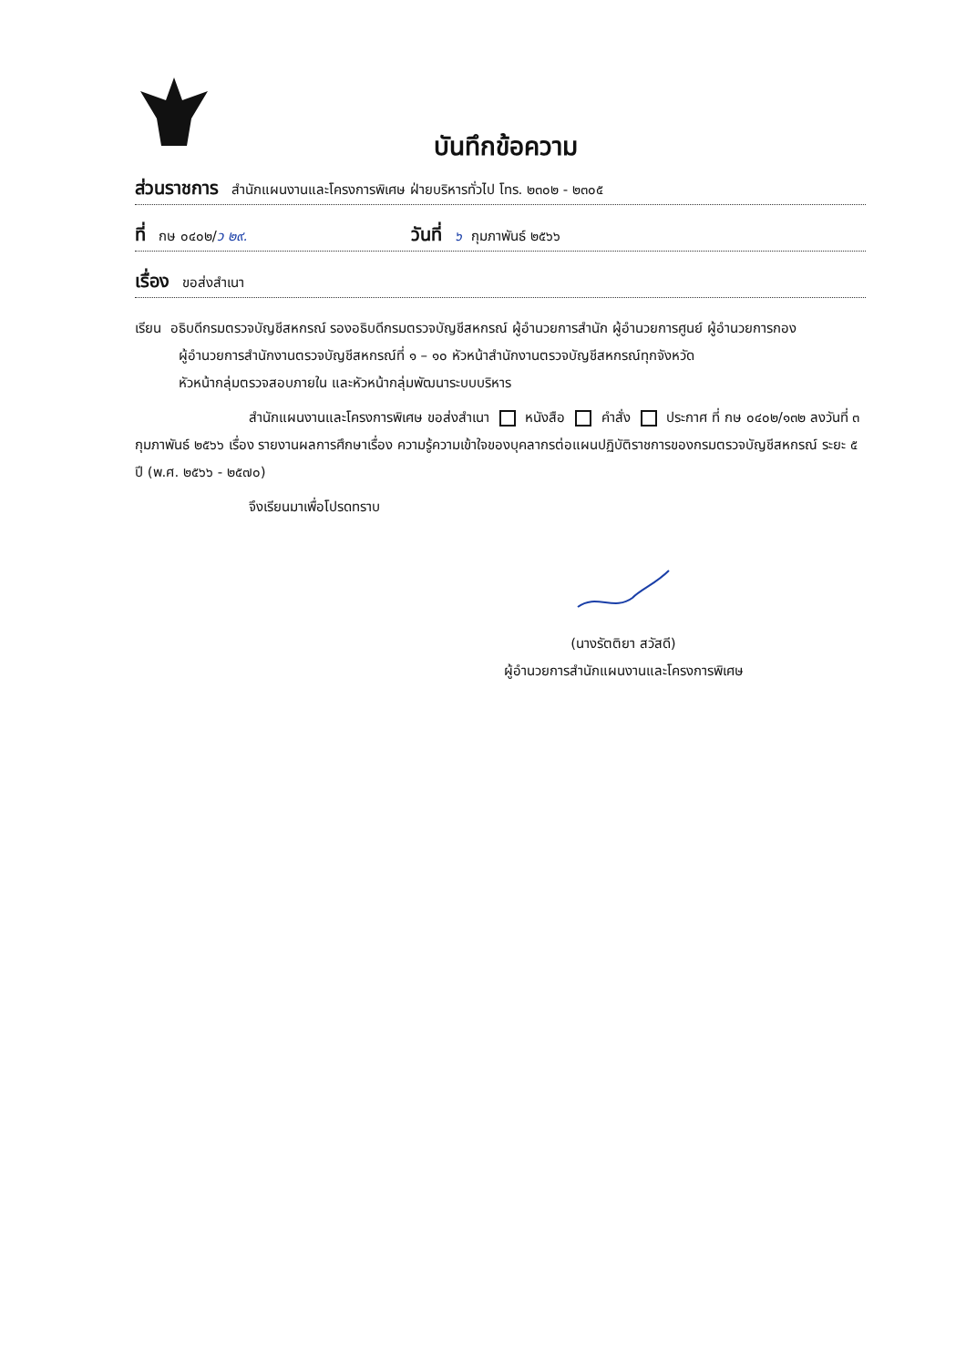บันทึกข้อความ
ส่วนราชการ สำนักแผนงานและโครงการพิเศษ ฝ่ายบริหารทั่วไป โทร. ๒๓๐๒ - ๒๓๐๕
ที่ กษ ๐๔๐๒/ ว ๒๙. วันที่ ๖ กุมภาพันธ์ ๒๕๖๖
เรื่อง ขอส่งสำเนา
เรียน อธิบดีกรมตรวจบัญชีสหกรณ์ รองอธิบดีกรมตรวจบัญชีสหกรณ์ ผู้อำนวยการสำนัก ผู้อำนวยการศูนย์ ผู้อำนวยการกอง
ผู้อำนวยการสำนักงานตรวจบัญชีสหกรณ์ที่ ๑ – ๑๐ หัวหน้าสำนักงานตรวจบัญชีสหกรณ์ทุกจังหวัด
หัวหน้ากลุ่มตรวจสอบภายใน และหัวหน้ากลุ่มพัฒนาระบบบริหาร
สำนักแผนงานและโครงการพิเศษ ขอส่งสำเนา หนังสือ คำสั่ง ประกาศ ที่ กษ ๐๔๐๒/๑๓๒ ลงวันที่ ๓ กุมภาพันธ์ ๒๕๖๖ เรื่อง รายงานผลการศึกษาเรื่อง ความรู้ความเข้าใจของบุคลากรต่อแผนปฏิบัติราชการของกรมตรวจบัญชีสหกรณ์ ระยะ ๕ ปี (พ.ศ. ๒๕๖๖ - ๒๕๗๐)
จึงเรียนมาเพื่อโปรดทราบ
(นางรัตติยา สวัสดี)
ผู้อำนวยการสำนักแผนงานและโครงการพิเศษ